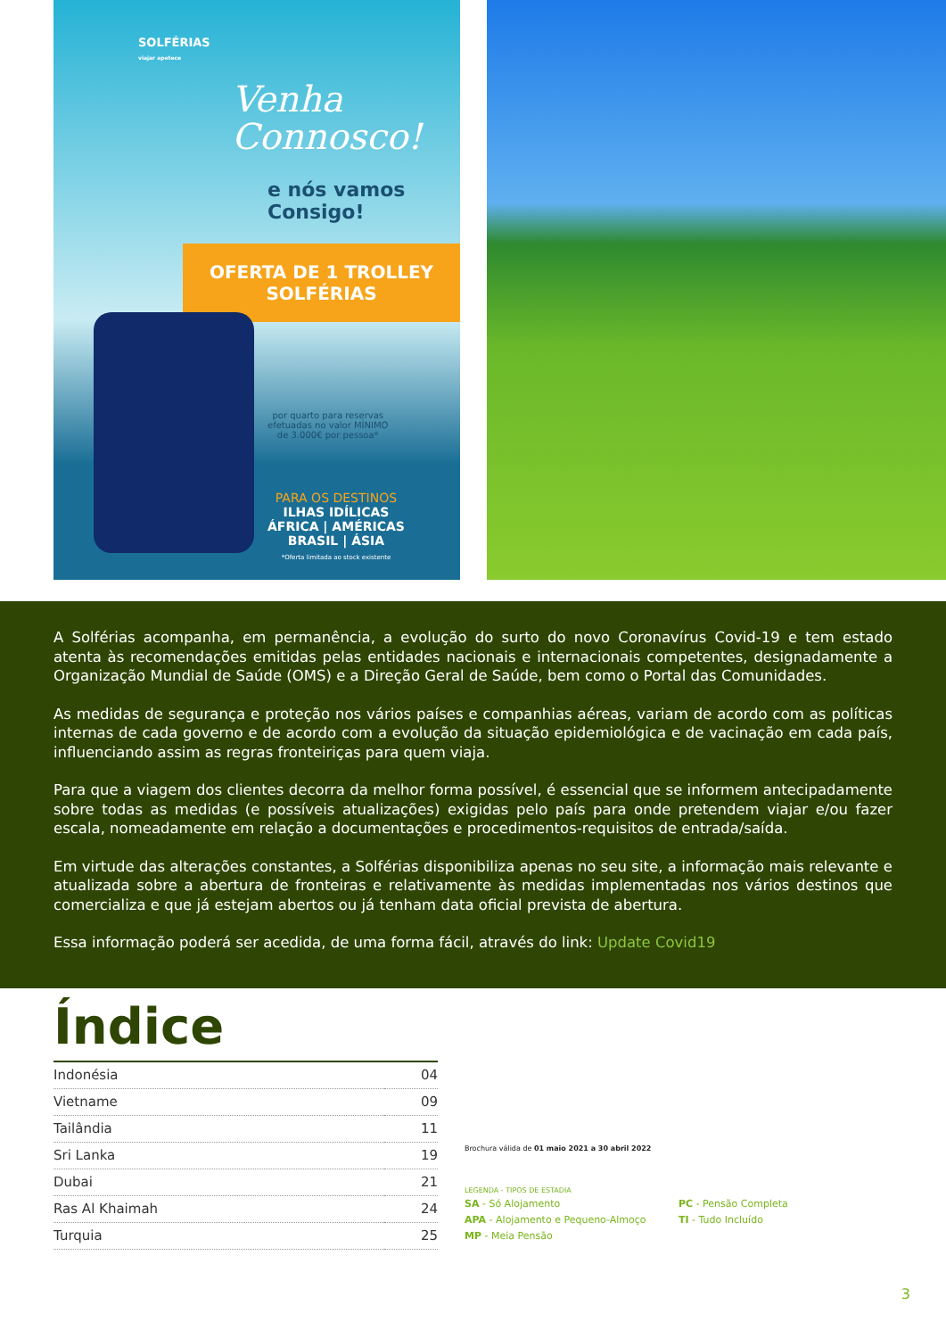SOLFÉRIAS
viajar apetece
Venha
Connosco!
e nós vamos
Consigo!
OFERTA DE 1 TROLLEY
SOLFÉRIAS
por quarto para reservas
efetuadas no valor MÍNIMO
de 3.000€ por pessoa*
PARA OS DESTINOS
ILHAS IDÍLICAS
ÁFRICA | AMÉRICAS
BRASIL | ÁSIA
*Oferta limitada ao stock existente
A Solférias acompanha, em permanência, a evolução do surto do novo Coronavírus Covid-19 e tem estado atenta às recomendações emitidas pelas entidades nacionais e internacionais competentes, designadamente a Organização Mundial de Saúde (OMS) e a Direção Geral de Saúde, bem como o Portal das Comunidades.
As medidas de segurança e proteção nos vários países e companhias aéreas, variam de acordo com as políticas internas de cada governo e de acordo com a evolução da situação epidemiológica e de vacinação em cada país, influenciando assim as regras fronteiriças para quem viaja.
Para que a viagem dos clientes decorra da melhor forma possível, é essencial que se informem antecipadamente sobre todas as medidas (e possíveis atualizações) exigidas pelo país para onde pretendem viajar e/ou fazer escala, nomeadamente em relação a documentações e procedimentos-requisitos de entrada/saída.
Em virtude das alterações constantes, a Solférias disponibiliza apenas no seu site, a informação mais relevante e atualizada sobre a abertura de fronteiras e relativamente às medidas implementadas nos vários destinos que comercializa e que já estejam abertos ou já tenham data oficial prevista de abertura.
Essa informação poderá ser acedida, de uma forma fácil, através do link: Update Covid19
Índice
| Indonésia | 04 |
| Vietname | 09 |
| Tailândia | 11 |
| Sri Lanka | 19 |
| Dubai | 21 |
| Ras Al Khaimah | 24 |
| Turquia | 25 |
Brochura válida de 01 maio 2021 a 30 abril 2022
LEGENDA - TIPOS DE ESTADIA
SA - Só Alojamento
APA - Alojamento e Pequeno-Almoço
MP - Meia Pensão
PC - Pensão Completa
TI - Tudo Incluído
3